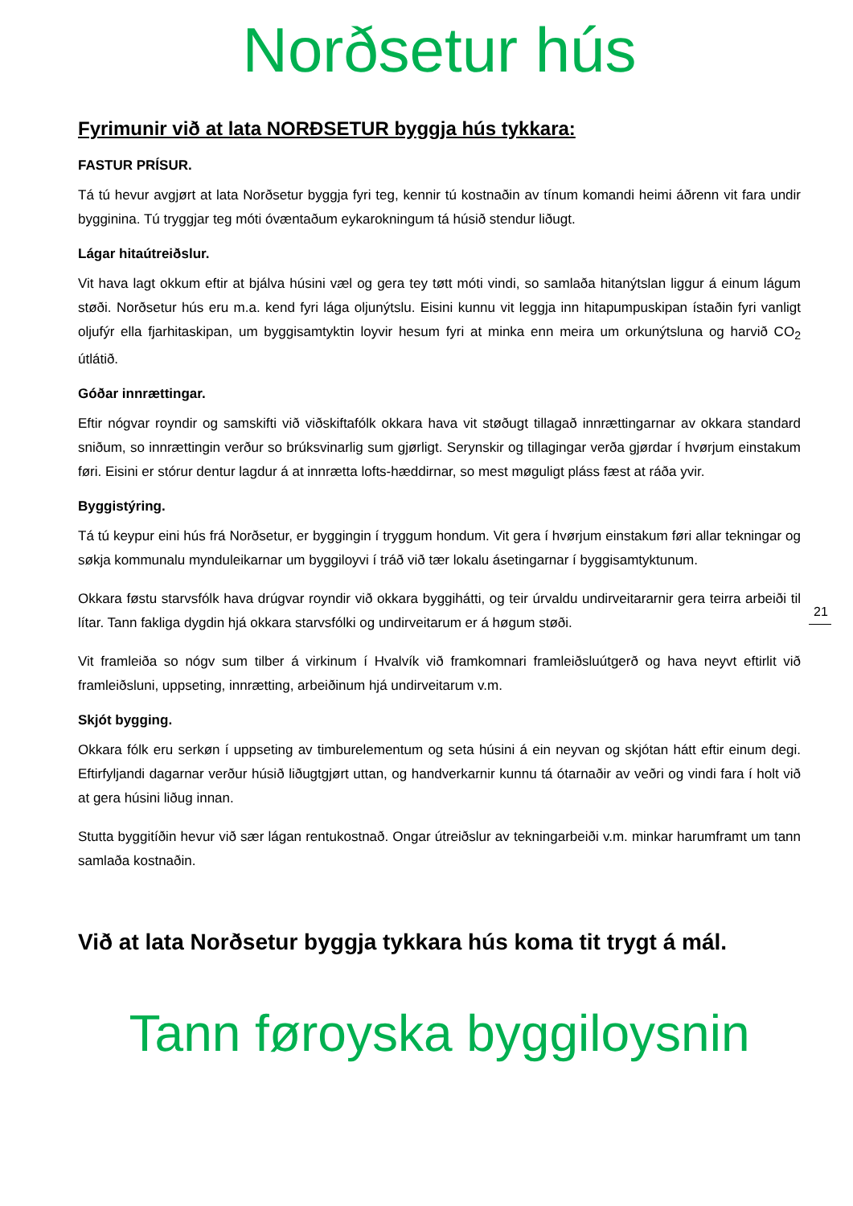Norðsetur hús
Fyrimunir við at lata NORÐSETUR byggja hús tykkara:
FASTUR PRÍSUR.
Tá tú hevur avgjørt at lata Norðsetur byggja fyri teg, kennir tú kostnaðin av tínum komandi heimi áðrenn vit fara undir bygginina. Tú tryggjar teg móti óvæntaðum eykarokningum tá húsið stendur liðugt.
Lágar hitaútreiðslur.
Vit hava lagt okkum eftir at bjálva húsini væl og gera tey tøtt móti vindi, so samlaða hitanýtslan liggur á einum lágum støði. Norðsetur hús eru m.a. kend fyri lága oljunýtslu. Eisini kunnu vit leggja inn hitapumpuskipan ístaðin fyri vanligt oljufýr ella fjarhitaskipan, um byggisamtyktin loyvir hesum fyri at minka enn meira um orkunýtsluna og harvið CO<sub>2</sub> útlátið.
Góðar innrættingar.
Eftir nógvar royndir og samskifti við viðskiftafólk okkara hava vit støðugt tillagað innrættingarnar av okkara standard sniðum, so innrættingin verður so brúksvinarlig sum gjørligt. Serynskir og tillagingar verða gjørdar í hvørjum einstakum føri. Eisini er stórur dentur lagdur á at innrætta lofts-hæddirnar, so mest møguligt pláss fæst at ráða yvir.
Byggistýring.
Tá tú keypur eini hús frá Norðsetur, er byggingin í tryggum hondum. Vit gera í hvørjum einstakum føri allar tekningar og søkja kommunalu mynduleikarnar um byggiloyvi í tráð við tær lokalu ásetingarnar í byggisamtyktunum.
Okkara føstu starvsfólk hava drúgvar royndir við okkara byggihátti, og teir úrvaldu undirveitararnir gera teirra arbeiði til lítar. Tann fakliga dygdin hjá okkara starvsfólki og undirveitarum er á høgum støði.
Vit framleiða so nógv sum tilber á virkinum í Hvalvík við framkomnari framleiðsluútgerð og hava neyvt eftirlit við framleiðsluni, uppseting, innrætting, arbeiðinum hjá undirveitarum v.m.
Skjót bygging.
Okkara fólk eru serkøn í uppseting av timburelementum og seta húsini á ein neyvan og skjótan hátt eftir einum degi. Eftirfyljandi dagarnar verður húsið liðugtgjørt uttan, og handverkarnir kunnu tá ótarnaðir av veðri og vindi fara í holt við at gera húsini liðug innan.
Stutta byggitíðin hevur við sær lágan rentukostnað. Ongar útreiðslur av tekningarbeiði v.m. minkar harumframt um tann samlaða kostnaðin.
Við at lata Norðsetur byggja tykkara hús koma tit trygt á mál.
Tann føroyska byggiloysnin
21